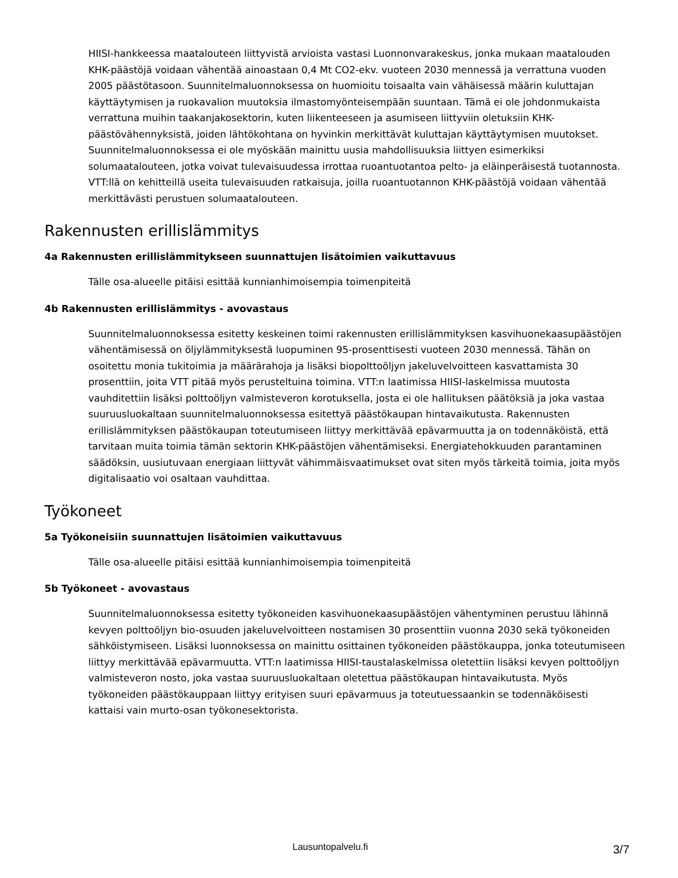HIISI-hankkeessa maatalouteen liittyvistä arvioista vastasi Luonnonvarakeskus, jonka mukaan maatalouden KHK-päästöjä voidaan vähentää ainoastaan 0,4 Mt CO2-ekv. vuoteen 2030 mennessä ja verrattuna vuoden 2005 päästötasoon. Suunnitelmaluonnoksessa on huomioitu toisaalta vain vähäisessä määrin kuluttajan käyttäytymisen ja ruokavalion muutoksia ilmastomyönteisempään suuntaan. Tämä ei ole johdonmukaista verrattuna muihin taakanjakosektorin, kuten liikenteeseen ja asumiseen liittyviin oletuksiin KHK-päästövähennyksistä, joiden lähtökohtana on hyvinkin merkittävät kuluttajan käyttäytymisen muutokset. Suunnitelmaluonnoksessa ei ole myöskään mainittu uusia mahdollisuuksia liittyen esimerkiksi solumaatalouteen, jotka voivat tulevaisuudessa irrottaa ruoantuotantoa pelto- ja eläinperäisestä tuotannosta. VTT:llä on kehitteillä useita tulevaisuuden ratkaisuja, joilla ruoantuotannon KHK-päästöjä voidaan vähentää merkittävästi perustuen solumaatalouteen.
Rakennusten erillislämmitys
4a Rakennusten erillislämmitykseen suunnattujen lisätoimien vaikuttavuus
Tälle osa-alueelle pitäisi esittää kunnianhimoisempia toimenpiteitä
4b Rakennusten erillislämmitys - avovastaus
Suunnitelmaluonnoksessa esitetty keskeinen toimi rakennusten erillislämmityksen kasvihuonekaasupäästöjen vähentämisessä on öljylämmityksestä luopuminen 95-prosenttisesti vuoteen 2030 mennessä. Tähän on osoitettu monia tukitoimia ja määrärahoja ja lisäksi biopolttoöljyn jakeluvelvoitteen kasvattamista 30 prosenttiin, joita VTT pitää myös perusteltuina toimina. VTT:n laatimissa HIISI-laskelmissa muutosta vauhditettiin lisäksi polttoöljyn valmisteveron korotuksella, josta ei ole hallituksen päätöksiä ja joka vastaa suuruusluokaltaan suunnitelmaluonnoksessa esitettyä päästökaupan hintavaikutusta. Rakennusten erillislämmityksen päästökaupan toteutumiseen liittyy merkittävää epävarmuutta ja on todennäköistä, että tarvitaan muita toimia tämän sektorin KHK-päästöjen vähentämiseksi. Energiatehokkuuden parantaminen säädöksin, uusiutuvaan energiaan liittyvät vähimmäisvaatimukset ovat siten myös tärkeitä toimia, joita myös digitalisaatio voi osaltaan vauhdittaa.
Työkoneet
5a Työkoneisiin suunnattujen lisätoimien vaikuttavuus
Tälle osa-alueelle pitäisi esittää kunnianhimoisempia toimenpiteitä
5b Työkoneet - avovastaus
Suunnitelmaluonnoksessa esitetty työkoneiden kasvihuonekaasupäästöjen vähentyminen perustuu lähinnä kevyen polttoöljyn bio-osuuden jakeluvelvoitteen nostamisen 30 prosenttiin vuonna 2030 sekä työkoneiden sähköistymiseen. Lisäksi luonnoksessa on mainittu osittainen työkoneiden päästökauppa, jonka toteutumiseen liittyy merkittävää epävarmuutta. VTT:n laatimissa HIISI-taustalaskelmissa oletettiin lisäksi kevyen polttoöljyn valmisteveron nosto, joka vastaa suuruusluokaltaan oletettua päästökaupan hintavaikutusta. Myös työkoneiden päästökauppaan liittyy erityisen suuri epävarmuus ja toteutuessaankin se todennäköisesti kattaisi vain murto-osan työkonesektorista.
Lausuntopalvelu.fi 3/7